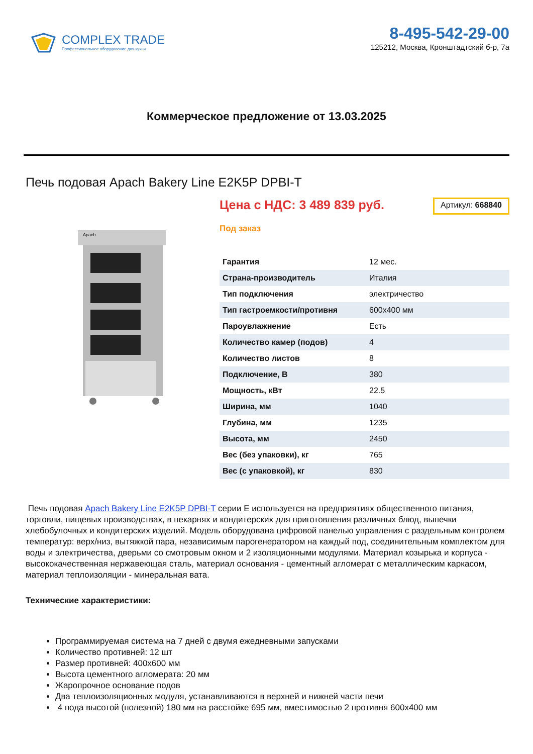COMPLEX TRADE
Профессиональное оборудование для кухни
8-495-542-29-00
125212, Москва, Кронштадтский б-р, 7а
Коммерческое предложение от 13.03.2025
Печь подовая Apach Bakery Line E2K5P DPBI-T
Apach
Цена с НДС: 3 489 839 руб.
Артикул: 668840
Под заказ
| Гарантия | 12 мес. |
| Страна-производитель | Италия |
| Тип подключения | электричество |
| Тип гастроемкости/противня | 600x400 мм |
| Пароувлажнение | Есть |
| Количество камер (подов) | 4 |
| Количество листов | 8 |
| Подключение, В | 380 |
| Мощность, кВт | 22.5 |
| Ширина, мм | 1040 |
| Глубина, мм | 1235 |
| Высота, мм | 2450 |
| Вес (без упаковки), кг | 765 |
| Вес (с упаковкой), кг | 830 |
Печь подовая Apach Bakery Line E2K5P DPBI-T серии Е используется на предприятиях общественного питания, торговли, пищевых производствах, в пекарнях и кондитерских для приготовления различных блюд, выпечки хлебобулочных и кондитерских изделий. Модель оборудована цифровой панелью управления с раздельным контролем температур: верх/низ, вытяжкой пара, независимым парогенератором на каждый под, соединительным комплектом для воды и электричества, дверьми со смотровым окном и 2 изоляционными модулями. Материал козырька и корпуса - высококачественная нержавеющая сталь, материал основания - цементный агломерат с металлическим каркасом, материал теплоизоляции - минеральная вата.
Технические характеристики:
Программируемая система на 7 дней с двумя ежедневными запусками
Количество противней: 12 шт
Размер противней: 400x600 мм
Высота цементного агломерата: 20 мм
Жаропрочное основание подов
Два теплоизоляционных модуля, устанавливаются в верхней и нижней части печи
4 пода высотой (полезной) 180 мм на расстойке 695 мм, вместимостью 2 противня 600x400 мм